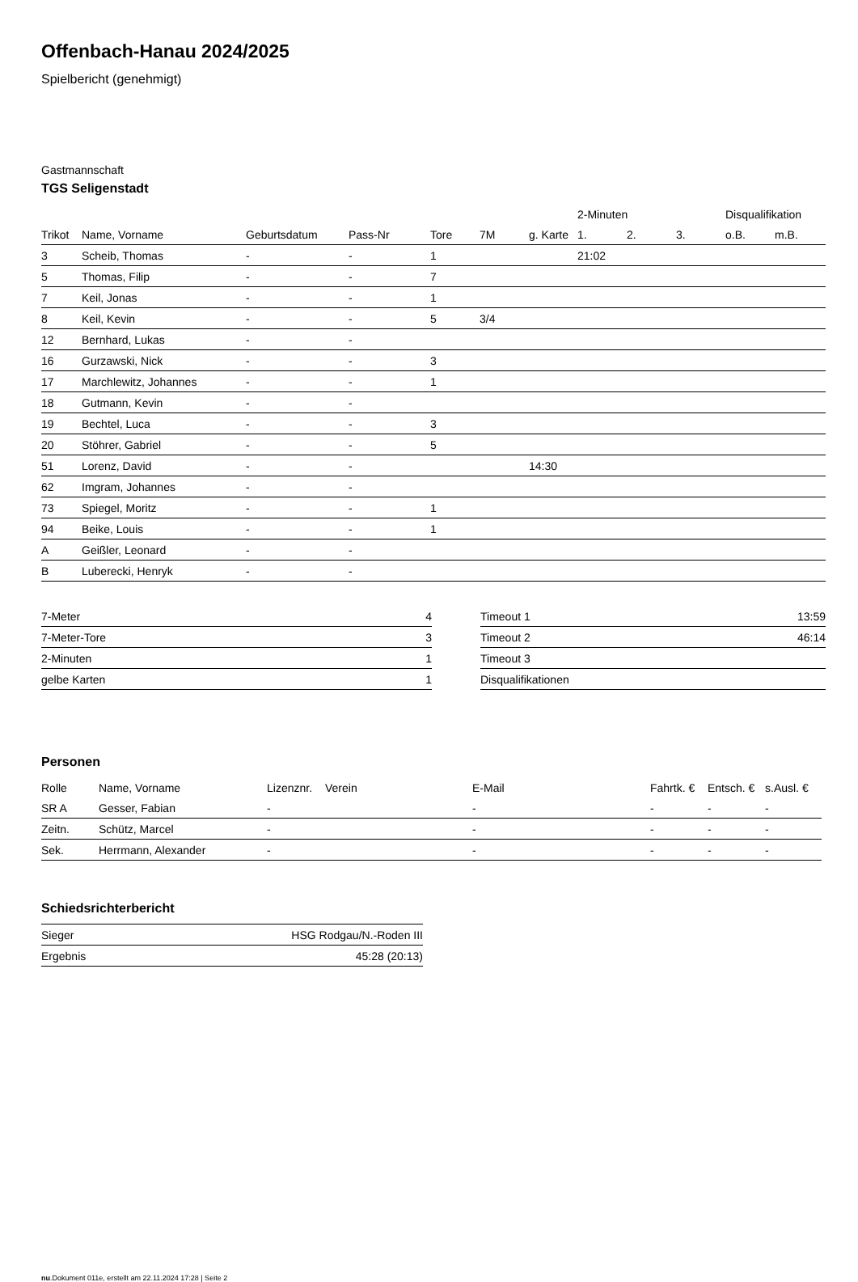Offenbach-Hanau 2024/2025
Spielbericht (genehmigt)
Gastmannschaft
TGS Seligenstadt
| | | | | | | | 2-Minuten | | | Disqualifikation | |
| --- | --- | --- | --- | --- | --- | --- | --- | --- | --- | --- | --- |
| Trikot | Name, Vorname | Geburtsdatum | Pass-Nr | Tore | 7M | g. Karte | 1. | 2. | 3. | o.B. | m.B. |
| 3 | Scheib, Thomas | - | - | 1 | | | 21:02 | | | | |
| 5 | Thomas, Filip | - | - | 7 | | | | | | | |
| 7 | Keil, Jonas | - | - | 1 | | | | | | | |
| 8 | Keil, Kevin | - | - | 5 | 3/4 | | | | | | |
| 12 | Bernhard, Lukas | - | - | | | | | | | | |
| 16 | Gurzawski, Nick | - | - | 3 | | | | | | | |
| 17 | Marchlewitz, Johannes | - | - | 1 | | | | | | | |
| 18 | Gutmann, Kevin | - | - | | | | | | | | |
| 19 | Bechtel, Luca | - | - | 3 | | | | | | | |
| 20 | Stöhrer, Gabriel | - | - | 5 | | | | | | | |
| 51 | Lorenz, David | - | - | | | 14:30 | | | | | |
| 62 | Imgram, Johannes | - | - | | | | | | | | |
| 73 | Spiegel, Moritz | - | - | 1 | | | | | | | |
| 94 | Beike, Louis | - | - | 1 | | | | | | | |
| A | Geißler, Leonard | - | - | | | | | | | | |
| B | Luberecki, Henryk | - | - | | | | | | | | |
| 7-Meter | 4 |
| 7-Meter-Tore | 3 |
| 2-Minuten | 1 |
| gelbe Karten | 1 |
| Timeout 1 | 13:59 |
| Timeout 2 | 46:14 |
| Timeout 3 | |
| Disqualifikationen | |
Personen
| Rolle | Name, Vorname | Lizenznr. | Verein | E-Mail | Fahrtk. € | Entsch. € | s.Ausl. € |
| --- | --- | --- | --- | --- | --- | --- | --- |
| SR A | Gesser, Fabian | - | | - | - | - | - |
| Zeitn. | Schütz, Marcel | - | | - | - | - | - |
| Sek. | Herrmann, Alexander | - | | - | - | - | - |
Schiedsrichterbericht
| Sieger | HSG Rodgau/N.-Roden III |
| Ergebnis | 45:28 (20:13) |
nu.Dokument 011e, erstellt am 22.11.2024 17:28 | Seite 2